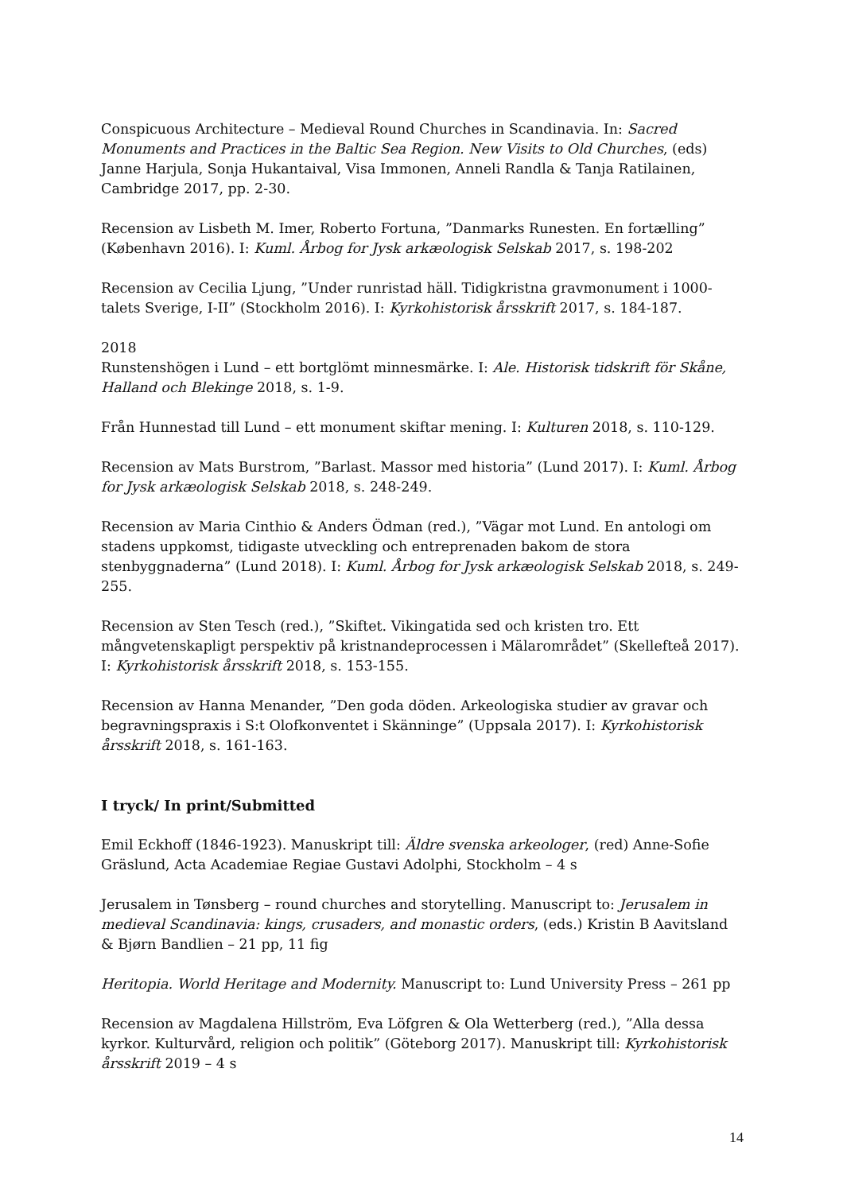Conspicuous Architecture – Medieval Round Churches in Scandinavia. In: Sacred Monuments and Practices in the Baltic Sea Region. New Visits to Old Churches, (eds) Janne Harjula, Sonja Hukantaival, Visa Immonen, Anneli Randla & Tanja Ratilainen, Cambridge 2017, pp. 2-30.
Recension av Lisbeth M. Imer, Roberto Fortuna, ”Danmarks Runesten. En fortælling” (København 2016). I: Kuml. Årbog for Jysk arkæologisk Selskab 2017, s. 198-202
Recension av Cecilia Ljung, ”Under runristad häll. Tidigkristna gravmonument i 1000-talets Sverige, I-II” (Stockholm 2016). I: Kyrkohistorisk årsskrift 2017, s. 184-187.
2018
Runstenshögen i Lund – ett bortglömt minnesmärke. I: Ale. Historisk tidskrift för Skåne, Halland och Blekinge 2018, s. 1-9.
Från Hunnestad till Lund – ett monument skiftar mening. I: Kulturen 2018, s. 110-129.
Recension av Mats Burstrom, ”Barlast. Massor med historia” (Lund 2017). I: Kuml. Årbog for Jysk arkæologisk Selskab 2018, s. 248-249.
Recension av Maria Cinthio & Anders Ödman (red.), ”Vägar mot Lund. En antologi om stadens uppkomst, tidigaste utveckling och entreprenaden bakom de stora stenbyggnaderna” (Lund 2018). I: Kuml. Årbog for Jysk arkæologisk Selskab 2018, s. 249-255.
Recension av Sten Tesch (red.), ”Skiftet. Vikingatida sed och kristen tro. Ett mångvetenskapligt perspektiv på kristnandeprocessen i Mälarområdet” (Skellefteå 2017). I: Kyrkohistorisk årsskrift 2018, s. 153-155.
Recension av Hanna Menander, ”Den goda döden. Arkeologiska studier av gravar och begravningspraxis i S:t Olofkonventet i Skänninge” (Uppsala 2017). I: Kyrkohistorisk årsskrift 2018, s. 161-163.
I tryck/ In print/Submitted
Emil Eckhoff (1846-1923). Manuskript till: Äldre svenska arkeologer, (red) Anne-Sofie Gräslund, Acta Academiae Regiae Gustavi Adolphi, Stockholm – 4 s
Jerusalem in Tønsberg – round churches and storytelling. Manuscript to: Jerusalem in medieval Scandinavia: kings, crusaders, and monastic orders, (eds.) Kristin B Aavitsland & Bjørn Bandlien – 21 pp, 11 fig
Heritopia. World Heritage and Modernity. Manuscript to: Lund University Press – 261 pp
Recension av Magdalena Hillström, Eva Löfgren & Ola Wetterberg (red.), ”Alla dessa kyrkor. Kulturvård, religion och politik” (Göteborg 2017). Manuskript till: Kyrkohistorisk årsskrift 2019 – 4 s
14